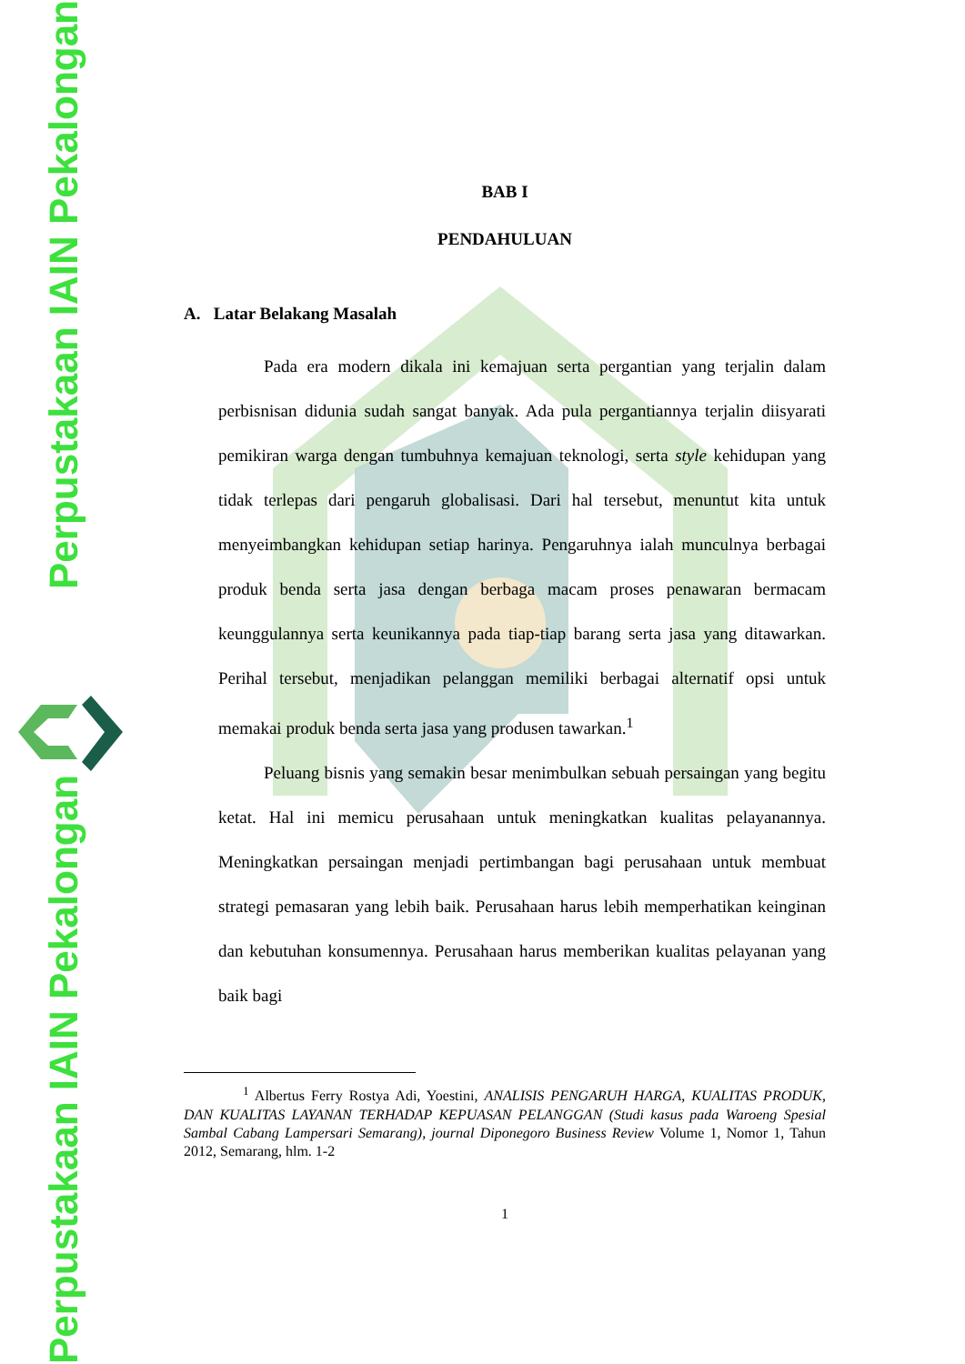Perpustakaan IAIN Pekalongan
Perpustakaan IAIN Pekalongan
BAB I
PENDAHULUAN
A. Latar Belakang Masalah
Pada era modern dikala ini kemajuan serta pergantian yang terjalin dalam perbisnisan didunia sudah sangat banyak. Ada pula pergantiannya terjalin diisyarati pemikiran warga dengan tumbuhnya kemajuan teknologi, serta style kehidupan yang tidak terlepas dari pengaruh globalisasi. Dari hal tersebut, menuntut kita untuk menyeimbangkan kehidupan setiap harinya. Pengaruhnya ialah munculnya berbagai produk benda serta jasa dengan berbaga macam proses penawaran bermacam keunggulannya serta keunikannya pada tiap-tiap barang serta jasa yang ditawarkan. Perihal tersebut, menjadikan pelanggan memiliki berbagai alternatif opsi untuk memakai produk benda serta jasa yang produsen tawarkan.<sup>1</sup>
Peluang bisnis yang semakin besar menimbulkan sebuah persaingan yang begitu ketat. Hal ini memicu perusahaan untuk meningkatkan kualitas pelayanannya. Meningkatkan persaingan menjadi pertimbangan bagi perusahaan untuk membuat strategi pemasaran yang lebih baik. Perusahaan harus lebih memperhatikan keinginan dan kebutuhan konsumennya. Perusahaan harus memberikan kualitas pelayanan yang baik bagi
<sup>1</sup> Albertus Ferry Rostya Adi, Yoestini, ANALISIS PENGARUH HARGA, KUALITAS PRODUK, DAN KUALITAS LAYANAN TERHADAP KEPUASAN PELANGGAN (Studi kasus pada Waroeng Spesial Sambal Cabang Lampersari Semarang), journal Diponegoro Business Review Volume 1, Nomor 1, Tahun 2012, Semarang, hlm. 1-2
1